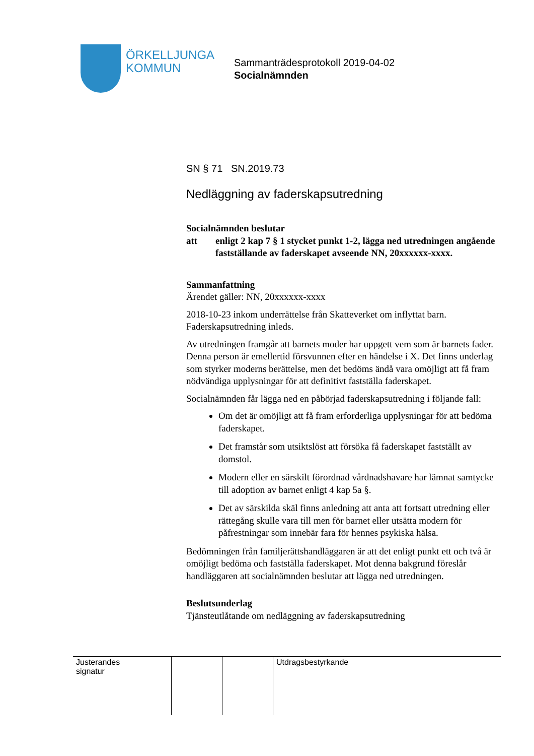ÖRKELLJUNGA
KOMMUN
Sammanträdesprotokoll 2019-04-02
Socialnämnden
SN § 71 SN.2019.73
Nedläggning av faderskapsutredning
Socialnämnden beslutar
att enligt 2 kap 7 § 1 stycket punkt 1-2, lägga ned utredningen angående fastställande av faderskapet avseende NN, 20xxxxxx-xxxx.
Sammanfattning
Ärendet gäller: NN, 20xxxxxx-xxxx
2018-10-23 inkom underrättelse från Skatteverket om inflyttat barn. Faderskapsutredning inleds.
Av utredningen framgår att barnets moder har uppgett vem som är barnets fader. Denna person är emellertid försvunnen efter en händelse i X. Det finns underlag som styrker moderns berättelse, men det bedöms ändå vara omöjligt att få fram nödvändiga upplysningar för att definitivt fastställa faderskapet.
Socialnämnden får lägga ned en påbörjad faderskapsutredning i följande fall:
Om det är omöjligt att få fram erforderliga upplysningar för att bedöma faderskapet.
Det framstår som utsiktslöst att försöka få faderskapet fastställt av domstol.
Modern eller en särskilt förordnad vårdnadshavare har lämnat samtycke till adoption av barnet enligt 4 kap 5a §.
Det av särskilda skäl finns anledning att anta att fortsatt utredning eller rättegång skulle vara till men för barnet eller utsätta modern för påfrestningar som innebär fara för hennes psykiska hälsa.
Bedömningen från familjerättshandläggaren är att det enligt punkt ett och två är omöjligt bedöma och fastställa faderskapet. Mot denna bakgrund föreslår handläggaren att socialnämnden beslutar att lägga ned utredningen.
Beslutsunderlag
Tjänsteutlåtande om nedläggning av faderskapsutredning
| Justerandes signatur | | | Utdragsbestyrkande |